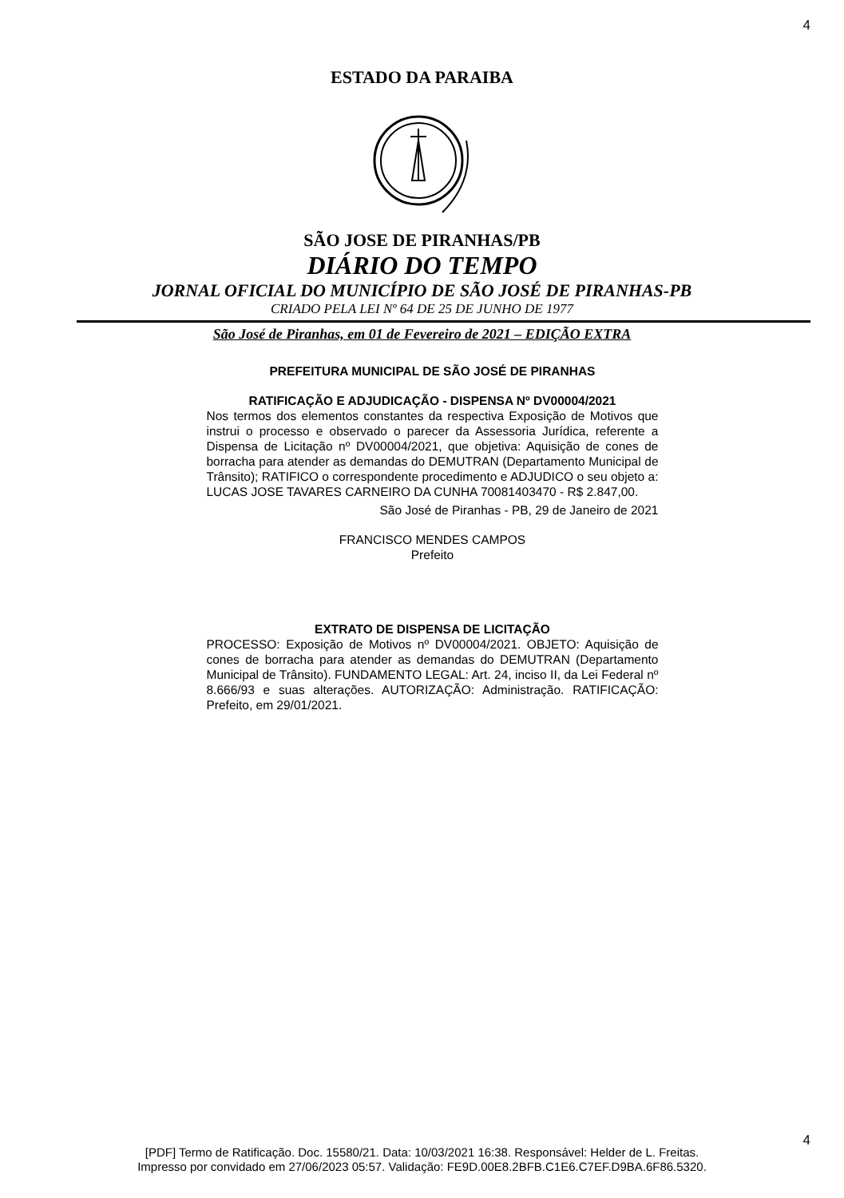4
ESTADO DA PARAIBA
SÃO JOSE DE PIRANHAS/PB
DIÁRIO DO TEMPO
JORNAL OFICIAL DO MUNICÍPIO DE SÃO JOSÉ DE PIRANHAS-PB
CRIADO PELA LEI Nº 64 DE 25 DE JUNHO DE 1977
São José de Piranhas, em 01 de Fevereiro de 2021 – EDIÇÃO EXTRA
PREFEITURA MUNICIPAL DE SÃO JOSÉ DE PIRANHAS
RATIFICAÇÃO E ADJUDICAÇÃO - DISPENSA Nº DV00004/2021
Nos termos dos elementos constantes da respectiva Exposição de Motivos que instrui o processo e observado o parecer da Assessoria Jurídica, referente a Dispensa de Licitação nº DV00004/2021, que objetiva: Aquisição de cones de borracha para atender as demandas do DEMUTRAN (Departamento Municipal de Trânsito); RATIFICO o correspondente procedimento e ADJUDICO o seu objeto a: LUCAS JOSE TAVARES CARNEIRO DA CUNHA 70081403470 - R$ 2.847,00.
São José de Piranhas - PB, 29 de Janeiro de 2021
FRANCISCO MENDES CAMPOS
Prefeito
EXTRATO DE DISPENSA DE LICITAÇÃO
PROCESSO: Exposição de Motivos nº DV00004/2021. OBJETO: Aquisição de cones de borracha para atender as demandas do DEMUTRAN (Departamento Municipal de Trânsito). FUNDAMENTO LEGAL: Art. 24, inciso II, da Lei Federal nº 8.666/93 e suas alterações. AUTORIZAÇÃO: Administração. RATIFICAÇÃO: Prefeito, em 29/01/2021.
4
[PDF] Termo de Ratificação. Doc. 15580/21. Data: 10/03/2021 16:38. Responsável: Helder de L. Freitas.
Impresso por convidado em 27/06/2023 05:57. Validação: FE9D.00E8.2BFB.C1E6.C7EF.D9BA.6F86.5320.